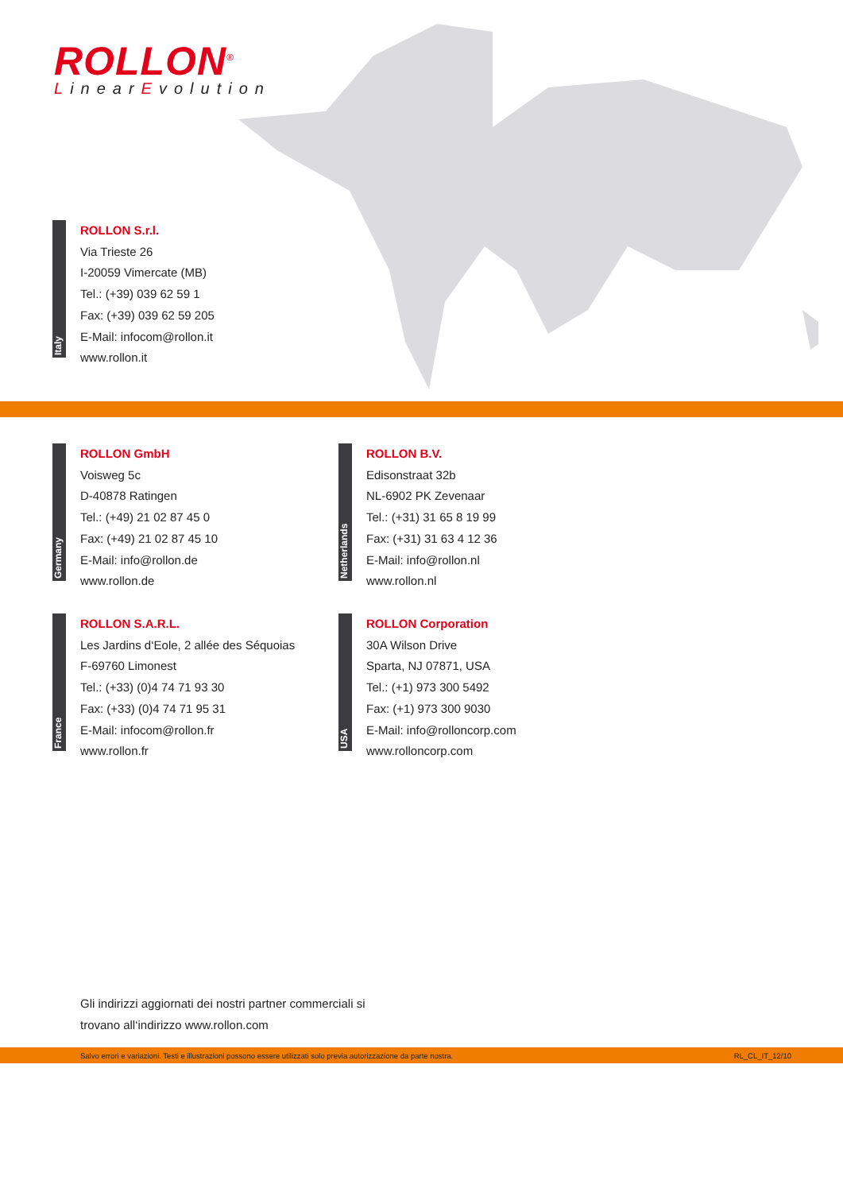ROLLON<sup>®</sup>
LinearEvolution
Italy
ROLLON S.r.l.
Via Trieste 26
I-20059 Vimercate (MB)
Tel.: (+39) 039 62 59 1
Fax: (+39) 039 62 59 205
E-Mail: infocom@rollon.it
www.rollon.it
Germany
ROLLON GmbH
Voisweg 5c
D-40878 Ratingen
Tel.: (+49) 21 02 87 45 0
Fax: (+49) 21 02 87 45 10
E-Mail: info@rollon.de
www.rollon.de
Netherlands
ROLLON B.V.
Edisonstraat 32b
NL-6902 PK Zevenaar
Tel.: (+31) 31 65 8 19 99
Fax: (+31) 31 63 4 12 36
E-Mail: info@rollon.nl
www.rollon.nl
France
ROLLON S.A.R.L.
Les Jardins d‘Eole, 2 allée des Séquoias
F-69760 Limonest
Tel.: (+33) (0)4 74 71 93 30
Fax: (+33) (0)4 74 71 95 31
E-Mail: infocom@rollon.fr
www.rollon.fr
USA
ROLLON Corporation
30A Wilson Drive
Sparta, NJ 07871, USA
Tel.: (+1) 973 300 5492
Fax: (+1) 973 300 9030
E-Mail: info@rolloncorp.com
www.rolloncorp.com
Gli indirizzi aggiornati dei nostri partner commerciali si
trovano all‘indirizzo www.rollon.com
Salvo errori e variazioni. Testi e illustrazioni possono essere utilizzati solo previa autorizzazione da parte nostra. RL_CL_IT_12/10